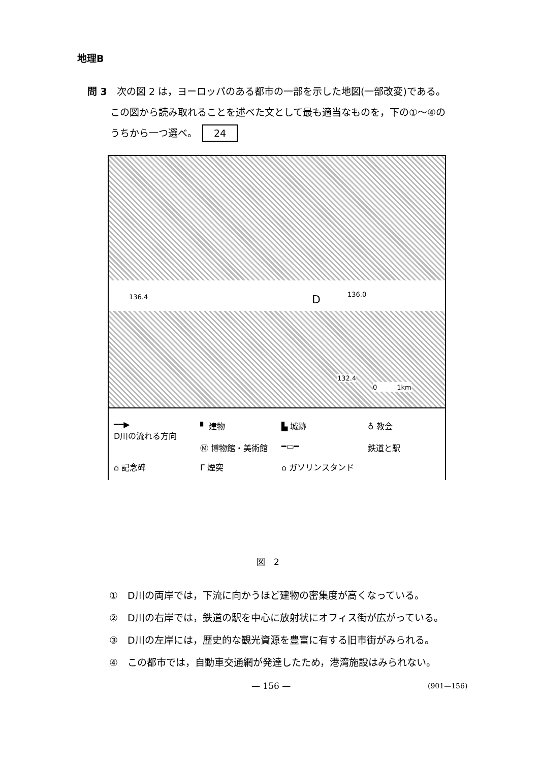地理B
問 3　次の図 2 は，ヨーロッパのある都市の一部を示した地図(一部改変)である。
この図から読み取れることを述べた文として最も適当なものを，下の①～④の
うちから一つ選べ。 24
136.4 D 136.0
132.4
0　　　1km
━━▶
D川の流れる方向
▘ 建物
Ⓜ 博物館・美術館
▙ 城跡
━▭━
♁ 教会
鉄道と駅
⌂ 記念碑
Γ 煙突
⌂ ガソリンスタンド
図　2
①　D川の両岸では，下流に向かうほど建物の密集度が高くなっている。
②　D川の右岸では，鉄道の駅を中心に放射状にオフィス街が広がっている。
③　D川の左岸には，歴史的な観光資源を豊富に有する旧市街がみられる。
④　この都市では，自動車交通網が発達したため，港湾施設はみられない。
— 156 — (901—156)